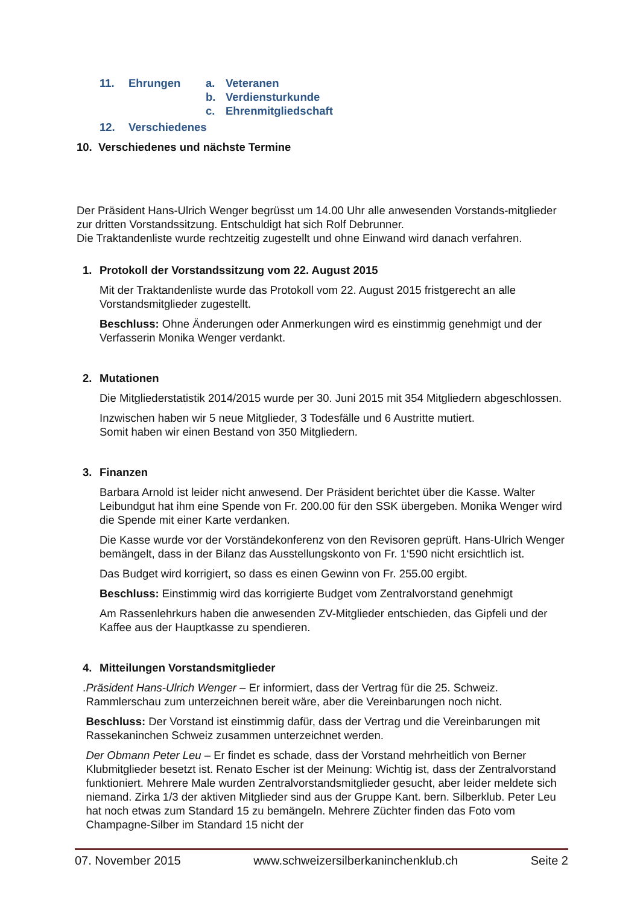11. Ehrungen a. Veteranen
b. Verdiensturkunde
c. Ehrenmitgliedschaft
12. Verschiedenes
10. Verschiedenes und nächste Termine
Der Präsident Hans-Ulrich Wenger begrüsst um 14.00 Uhr alle anwesenden Vorstands-mitglieder zur dritten Vorstandssitzung. Entschuldigt hat sich Rolf Debrunner.
Die Traktandenliste wurde rechtzeitig zugestellt und ohne Einwand wird danach verfahren.
1. Protokoll der Vorstandssitzung vom 22. August 2015
Mit der Traktandenliste wurde das Protokoll vom 22. August 2015 fristgerecht an alle Vorstandsmitglieder zugestellt.
Beschluss: Ohne Änderungen oder Anmerkungen wird es einstimmig genehmigt und der Verfasserin Monika Wenger verdankt.
2. Mutationen
Die Mitgliederstatistik 2014/2015 wurde per 30. Juni 2015 mit 354 Mitgliedern abgeschlossen.
Inzwischen haben wir 5 neue Mitglieder, 3 Todesfälle und 6 Austritte mutiert.
Somit haben wir einen Bestand von 350 Mitgliedern.
3. Finanzen
Barbara Arnold ist leider nicht anwesend. Der Präsident berichtet über die Kasse. Walter Leibundgut hat ihm eine Spende von Fr. 200.00 für den SSK übergeben. Monika Wenger wird die Spende mit einer Karte verdanken.
Die Kasse wurde vor der Vorständekonferenz von den Revisoren geprüft. Hans-Ulrich Wenger bemängelt, dass in der Bilanz das Ausstellungskonto von Fr. 1‘590 nicht ersichtlich ist.
Das Budget wird korrigiert, so dass es einen Gewinn von Fr. 255.00 ergibt.
Beschluss: Einstimmig wird das korrigierte Budget vom Zentralvorstand genehmigt
Am Rassenlehrkurs haben die anwesenden ZV-Mitglieder entschieden, das Gipfeli und der Kaffee aus der Hauptkasse zu spendieren.
4. Mitteilungen Vorstandsmitglieder
. Präsident Hans-Ulrich Wenger – Er informiert, dass der Vertrag für die 25. Schweiz. Rammlerschau zum unterzeichnen bereit wäre, aber die Vereinbarungen noch nicht.
Beschluss: Der Vorstand ist einstimmig dafür, dass der Vertrag und die Vereinbarungen mit Rassekaninchen Schweiz zusammen unterzeichnet werden.
Der Obmann Peter Leu – Er findet es schade, dass der Vorstand mehrheitlich von Berner Klubmitglieder besetzt ist. Renato Escher ist der Meinung: Wichtig ist, dass der Zentralvorstand funktioniert. Mehrere Male wurden Zentralvorstandsmitglieder gesucht, aber leider meldete sich niemand. Zirka 1/3 der aktiven Mitglieder sind aus der Gruppe Kant. bern. Silberklub. Peter Leu hat noch etwas zum Standard 15 zu bemängeln. Mehrere Züchter finden das Foto vom Champagne-Silber im Standard 15 nicht der
07. November 2015 www.schweizersilberkaninchenklub.ch Seite 2